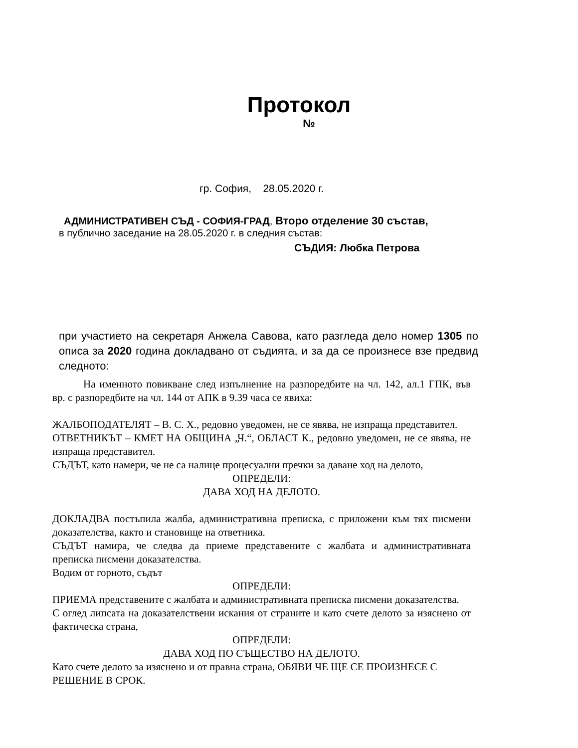Протокол
№
гр. София, 28.05.2020 г.
АДМИНИСТРАТИВЕН СЪД - СОФИЯ-ГРАД, Второ отделение 30 състав,
в публично заседание на 28.05.2020 г. в следния състав:
СЪДИЯ: Любка Петрова
при участието на секретаря Анжела Савова, като разгледа дело номер 1305 по описа за 2020 година докладвано от съдията, и за да се произнесе взе предвид следното:
На именното повикване след изпълнение на разпоредбите на чл. 142, ал.1 ГПК, във вр. с разпоредбите на чл. 144 от АПК в 9.39 часа се явиха:
ЖАЛБОПОДАТЕЛЯТ – В. С. Х., редовно уведомен, не се явява, не изпраща представител.
ОТВЕТНИКЪТ – КМЕТ НА ОБЩИНА „Ч.“, ОБЛАСТ К., редовно уведомен, не се явява, не изпраща представител.
СЪДЪТ, като намери, че не са налице процесуални пречки за даване ход на делото,
ОПРЕДЕЛИ:
ДАВА ХОД НА ДЕЛОТО.
ДОКЛАДВА постъпила жалба, административна преписка, с приложени към тях писмени доказателства, както и становище на ответника.
СЪДЪТ намира, че следва да приеме представените с жалбата и административната преписка писмени доказателства.
Водим от горното, съдът
ОПРЕДЕЛИ:
ПРИЕМА представените с жалбата и административната преписка писмени доказателства.
С оглед липсата на доказателствени искания от страните и като счете делото за изяснено от фактическа страна,
ОПРЕДЕЛИ:
ДАВА ХОД ПО СЪЩЕСТВО НА ДЕЛОТО.
Като счете делото за изяснено и от правна страна, ОБЯВИ ЧЕ ЩЕ СЕ ПРОИЗНЕСЕ С РЕШЕНИЕ В СРОК.